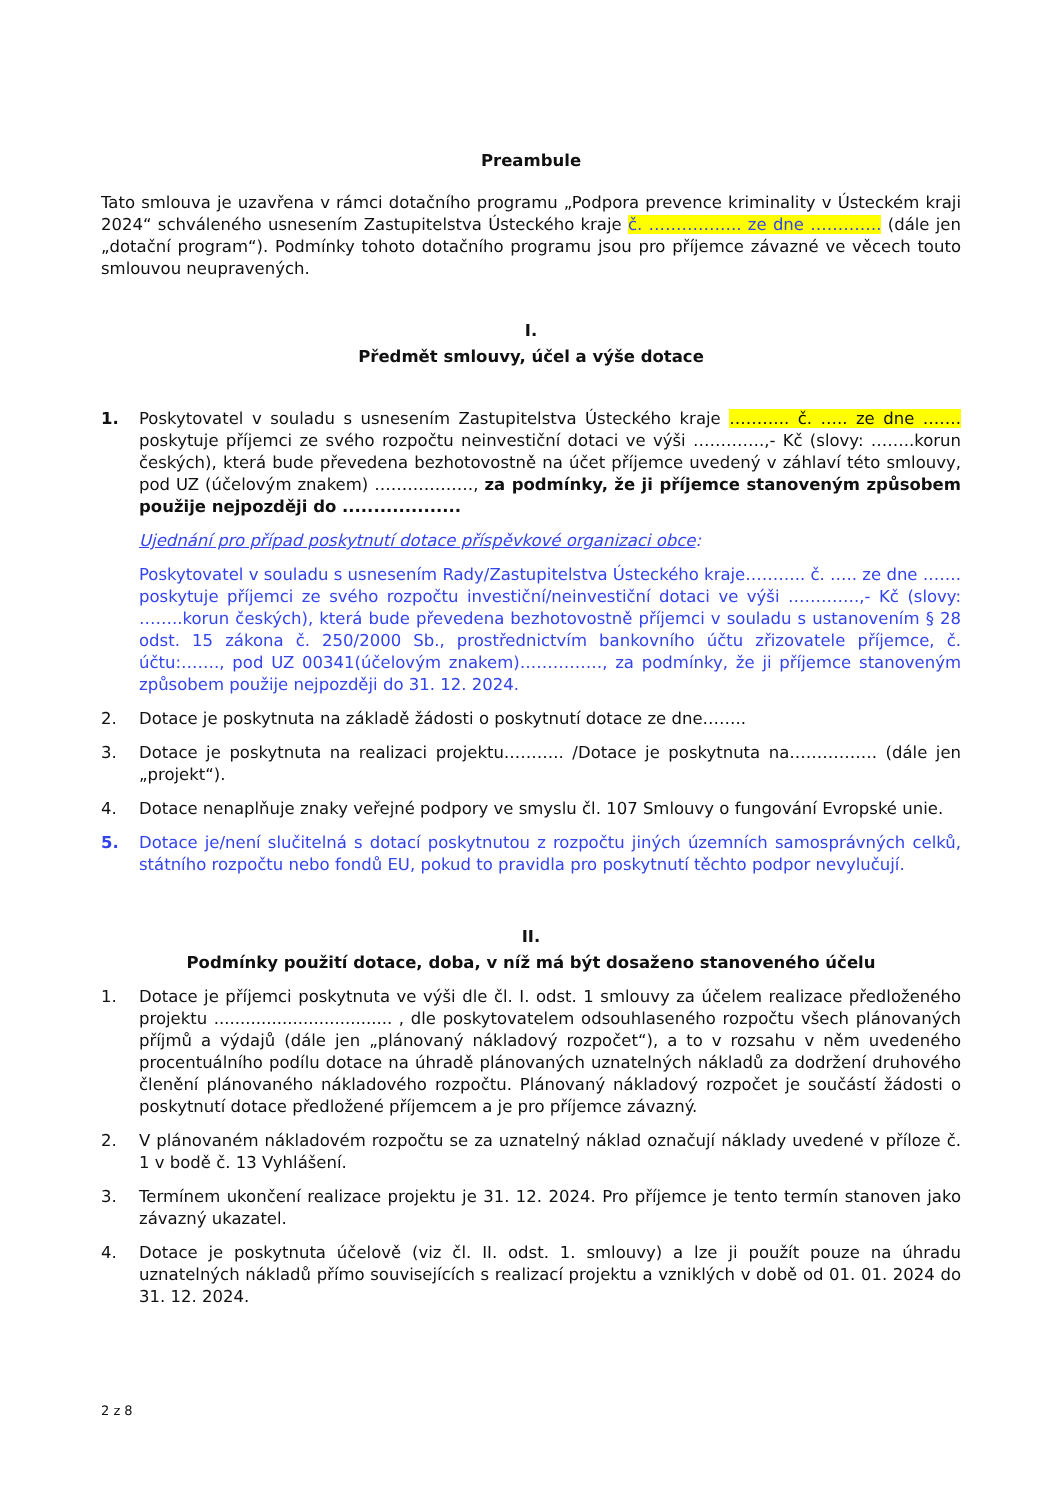Preambule
Tato smlouva je uzavřena v rámci dotačního programu „Podpora prevence kriminality v Ústeckém kraji 2024“ schváleného usnesením Zastupitelstva Ústeckého kraje č. …………….. ze dne …………. (dále jen „dotační program“). Podmínky tohoto dotačního programu jsou pro příjemce závazné ve věcech touto smlouvou neupravených.
I.
Předmět smlouvy, účel a výše dotace
1. Poskytovatel v souladu s usnesením Zastupitelstva Ústeckého kraje ……….. č. ….. ze dne ……. poskytuje příjemci ze svého rozpočtu neinvestiční dotaci ve výši ………….,- Kč (slovy: ……..korun českých), která bude převedena bezhotovostně na účet příjemce uvedený v záhlaví této smlouvy, pod UZ (účelovým znakem) ………………, za podmínky, že ji příjemce stanoveným způsobem použije nejpozději do ...................
Ujednání pro případ poskytnutí dotace příspěvkové organizaci obce:
Poskytovatel v souladu s usnesením Rady/Zastupitelstva Ústeckého kraje……….. č. ….. ze dne ……. poskytuje příjemci ze svého rozpočtu investiční/neinvestiční dotaci ve výši ………….,- Kč (slovy: ……..korun českých), která bude převedena bezhotovostně příjemci v souladu s ustanovením § 28 odst. 15 zákona č. 250/2000 Sb., prostřednictvím bankovního účtu zřizovatele příjemce, č. účtu:……., pod UZ 00341(účelovým znakem)……………, za podmínky, že ji příjemce stanoveným způsobem použije nejpozději do 31. 12. 2024.
2. Dotace je poskytnuta na základě žádosti o poskytnutí dotace ze dne……..
3. Dotace je poskytnuta na realizaci projektu……….. /Dotace je poskytnuta na……………. (dále jen „projekt“).
4. Dotace nenaplňuje znaky veřejné podpory ve smyslu čl. 107 Smlouvy o fungování Evropské unie.
5. Dotace je/není slučitelná s dotací poskytnutou z rozpočtu jiných územních samosprávných celků, státního rozpočtu nebo fondů EU, pokud to pravidla pro poskytnutí těchto podpor nevylučují.
II.
Podmínky použití dotace, doba, v níž má být dosaženo stanoveného účelu
1. Dotace je příjemci poskytnuta ve výši dle čl. I. odst. 1 smlouvy za účelem realizace předloženého projektu .................................. , dle poskytovatelem odsouhlaseného rozpočtu všech plánovaných příjmů a výdajů (dále jen „plánovaný nákladový rozpočet“), a to v rozsahu v něm uvedeného procentuálního podílu dotace na úhradě plánovaných uznatelných nákladů za dodržení druhového členění plánovaného nákladového rozpočtu. Plánovaný nákladový rozpočet je součástí žádosti o poskytnutí dotace předložené příjemcem a je pro příjemce závazný.
2. V plánovaném nákladovém rozpočtu se za uznatelný náklad označují náklady uvedené v příloze č. 1 v bodě č. 13 Vyhlášení.
3. Termínem ukončení realizace projektu je 31. 12. 2024. Pro příjemce je tento termín stanoven jako závazný ukazatel.
4. Dotace je poskytnuta účelově (viz čl. II. odst. 1. smlouvy) a lze ji použít pouze na úhradu uznatelných nákladů přímo souvisejících s realizací projektu a vzniklých v době od 01. 01. 2024 do 31. 12. 2024.
2 z 8